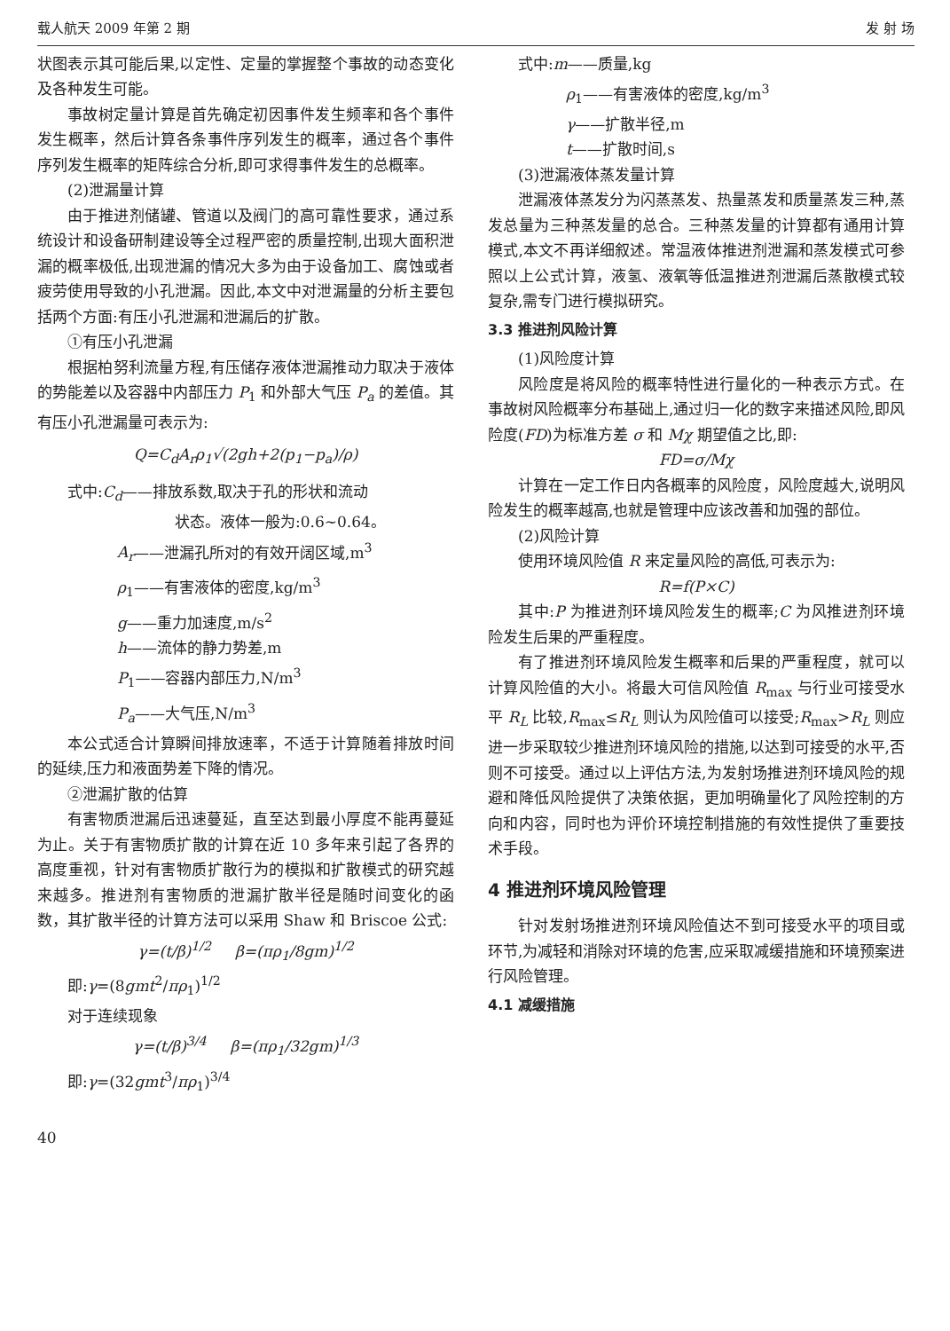载人航天 2009 年第 2 期 发 射 场
状图表示其可能后果,以定性、定量的掌握整个事故的动态变化及各种发生可能。
事故树定量计算是首先确定初因事件发生频率和各个事件发生概率，然后计算各条事件序列发生的概率，通过各个事件序列发生概率的矩阵综合分析,即可求得事件发生的总概率。
(2)泄漏量计算
由于推进剂储罐、管道以及阀门的高可靠性要求，通过系统设计和设备研制建设等全过程严密的质量控制,出现大面积泄漏的概率极低,出现泄漏的情况大多为由于设备加工、腐蚀或者疲劳使用导致的小孔泄漏。因此,本文中对泄漏量的分析主要包括两个方面:有压小孔泄漏和泄漏后的扩散。
①有压小孔泄漏
根据柏努利流量方程,有压储存液体泄漏推动力取决于液体的势能差以及容器中内部压力 P<sub>1</sub> 和外部大气压 P<sub>a</sub> 的差值。其有压小孔泄漏量可表示为:
Q=C<sub>d</sub>A<sub>r</sub>ρ<sub>1</sub>√(2gh+2(p<sub>1</sub>−p<sub>a</sub>)/ρ)
式中:C<sub>d</sub>——排放系数,取决于孔的形状和流动
状态。液体一般为:0.6~0.64。
A<sub>r</sub>——泄漏孔所对的有效开阔区域,m<sup>3</sup>
ρ<sub>1</sub>——有害液体的密度,kg/m<sup>3</sup>
g——重力加速度,m/s<sup>2</sup>
h——流体的静力势差,m
P<sub>1</sub>——容器内部压力,N/m<sup>3</sup>
P<sub>a</sub>——大气压,N/m<sup>3</sup>
本公式适合计算瞬间排放速率，不适于计算随着排放时间的延续,压力和液面势差下降的情况。
②泄漏扩散的估算
有害物质泄漏后迅速蔓延，直至达到最小厚度不能再蔓延为止。关于有害物质扩散的计算在近 10 多年来引起了各界的高度重视，针对有害物质扩散行为的模拟和扩散模式的研究越来越多。推进剂有害物质的泄漏扩散半径是随时间变化的函数，其扩散半径的计算方法可以采用 Shaw 和 Briscoe 公式:
γ=(t/β)<sup>1/2</sup> β=(πρ<sub>1</sub>/8gm)<sup>1/2</sup>
即:γ=(8gmt<sup>2</sup>/πρ<sub>1</sub>)<sup>1/2</sup>
对于连续现象
γ=(t/β)<sup>3/4</sup> β=(πρ<sub>1</sub>/32gm)<sup>1/3</sup>
即:γ=(32gmt<sup>3</sup>/πρ<sub>1</sub>)<sup>3/4</sup>
40
式中:m——质量,kg
ρ<sub>1</sub>——有害液体的密度,kg/m<sup>3</sup>
γ——扩散半径,m
t——扩散时间,s
(3)泄漏液体蒸发量计算
泄漏液体蒸发分为闪蒸蒸发、热量蒸发和质量蒸发三种,蒸发总量为三种蒸发量的总合。三种蒸发量的计算都有通用计算模式,本文不再详细叙述。常温液体推进剂泄漏和蒸发模式可参照以上公式计算，液氢、液氧等低温推进剂泄漏后蒸散模式较复杂,需专门进行模拟研究。
3.3 推进剂风险计算
(1)风险度计算
风险度是将风险的概率特性进行量化的一种表示方式。在事故树风险概率分布基础上,通过归一化的数字来描述风险,即风险度(FD)为标准方差 σ 和 Mχ 期望值之比,即:
FD=σ/Mχ
计算在一定工作日内各概率的风险度，风险度越大,说明风险发生的概率越高,也就是管理中应该改善和加强的部位。
(2)风险计算
使用环境风险值 R 来定量风险的高低,可表示为:
R=f(P×C)
其中:P 为推进剂环境风险发生的概率;C 为风推进剂环境险发生后果的严重程度。
有了推进剂环境风险发生概率和后果的严重程度，就可以计算风险值的大小。将最大可信风险值 R<sub>max</sub> 与行业可接受水平 R<sub>L</sub> 比较,R<sub>max</sub>≤R<sub>L</sub> 则认为风险值可以接受;R<sub>max</sub>>R<sub>L</sub> 则应进一步采取较少推进剂环境风险的措施,以达到可接受的水平,否则不可接受。通过以上评估方法,为发射场推进剂环境风险的规避和降低风险提供了决策依据，更加明确量化了风险控制的方向和内容，同时也为评价环境控制措施的有效性提供了重要技术手段。
4 推进剂环境风险管理
针对发射场推进剂环境风险值达不到可接受水平的项目或环节,为减轻和消除对环境的危害,应采取减缓措施和环境预案进行风险管理。
4.1 减缓措施